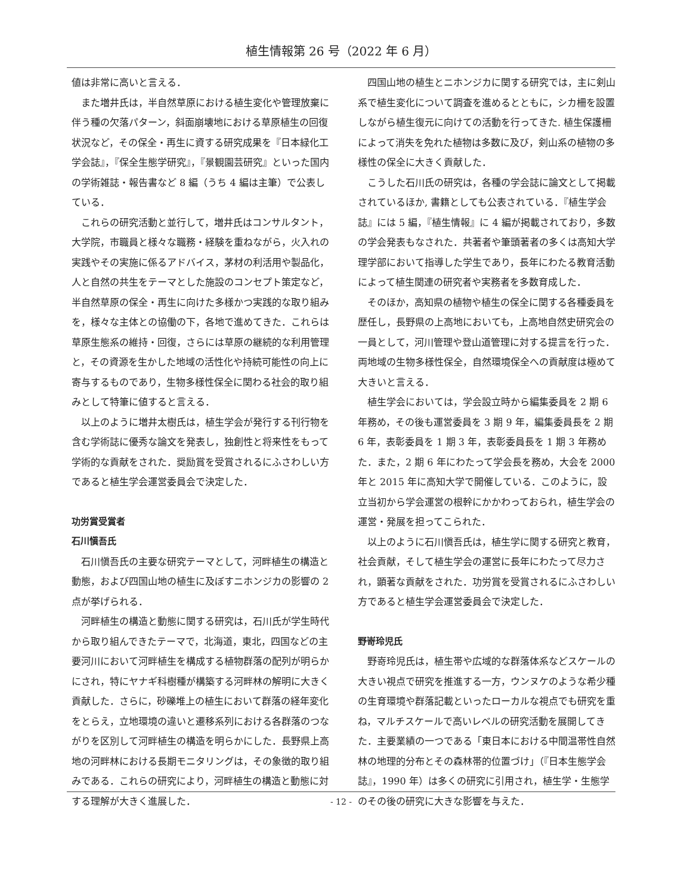植生情報第 26 号（2022 年 6 月）
値は非常に高いと言える．
また増井氏は，半自然草原における植生変化や管理放棄に伴う種の欠落パターン，斜面崩壊地における草原植生の回復状況など，その保全・再生に資する研究成果を『日本緑化工学会誌』，『保全生態学研究』，『景観園芸研究』といった国内の学術雑誌・報告書など 8 編（うち 4 編は主筆）で公表している．
これらの研究活動と並行して，増井氏はコンサルタント，大学院，市職員と様々な職務・経験を重ねながら，火入れの実践やその実施に係るアドバイス，茅材の利活用や製品化，人と自然の共生をテーマとした施設のコンセプト策定など，半自然草原の保全・再生に向けた多様かつ実践的な取り組みを，様々な主体との協働の下，各地で進めてきた．これらは草原生態系の維持・回復，さらには草原の継続的な利用管理と，その資源を生かした地域の活性化や持続可能性の向上に寄与するものであり，生物多様性保全に関わる社会的取り組みとして特筆に値すると言える．
以上のように増井太樹氏は，植生学会が発行する刊行物を含む学術誌に優秀な論文を発表し，独創性と将来性をもって学術的な貢献をされた．奨励賞を受賞されるにふさわしい方であると植生学会運営委員会で決定した．
功労賞受賞者
石川愼吾氏
石川愼吾氏の主要な研究テーマとして，河畔植生の構造と動態，および四国山地の植生に及ぼすニホンジカの影響の 2 点が挙げられる．
河畔植生の構造と動態に関する研究は，石川氏が学生時代から取り組んできたテーマで，北海道，東北，四国などの主要河川において河畔植生を構成する植物群落の配列が明らかにされ，特にヤナギ科樹種が構築する河畔林の解明に大きく貢献した．さらに，砂礫堆上の植生において群落の経年変化をとらえ，立地環境の違いと遷移系列における各群落のつながりを区別して河畔植生の構造を明らかにした．長野県上高地の河畔林における長期モニタリングは，その象徴的取り組みである．これらの研究により，河畔植生の構造と動態に対する理解が大きく進展した．
四国山地の植生とニホンジカに関する研究では，主に剣山系で植生変化について調査を進めるとともに，シカ柵を設置しながら植生復元に向けての活動を行ってきた. 植生保護柵によって消失を免れた植物は多数に及び，剣山系の植物の多様性の保全に大きく貢献した．
こうした石川氏の研究は，各種の学会誌に論文として掲載されているほか, 書籍としても公表されている．『植生学会誌』には 5 編，『植生情報』に 4 編が掲載されており，多数の学会発表もなされた．共著者や筆頭著者の多くは高知大学理学部において指導した学生であり，長年にわたる教育活動によって植生関連の研究者や実務者を多数育成した．
そのほか，高知県の植物や植生の保全に関する各種委員を歴任し，長野県の上高地においても，上高地自然史研究会の一員として，河川管理や登山道管理に対する提言を行った．両地域の生物多様性保全，自然環境保全への貢献度は極めて大きいと言える．
植生学会においては，学会設立時から編集委員を 2 期 6 年務め，その後も運営委員を 3 期 9 年，編集委員長を 2 期 6 年，表彰委員を 1 期 3 年，表彰委員長を 1 期 3 年務めた．また，2 期 6 年にわたって学会長を務め，大会を 2000 年と 2015 年に高知大学で開催している．このように，設立当初から学会運営の根幹にかかわっておられ，植生学会の運営・発展を担ってこられた．
以上のように石川愼吾氏は，植生学に関する研究と教育，社会貢献，そして植生学会の運営に長年にわたって尽力され，顕著な貢献をされた．功労賞を受賞されるにふさわしい方であると植生学会運営委員会で決定した．
野嵜玲児氏
野嵜玲児氏は，植生帯や広域的な群落体系などスケールの大きい視点で研究を推進する一方，ウンヌケのような希少種の生育環境や群落記載といったローカルな視点でも研究を重ね，マルチスケールで高いレベルの研究活動を展開してきた．主要業績の一つである「東日本における中間温帯性自然林の地理的分布とその森林帯的位置づけ」（『日本生態学会誌』，1990 年）は多くの研究に引用され，植生学・生態学のその後の研究に大きな影響を与えた．
- 12 -